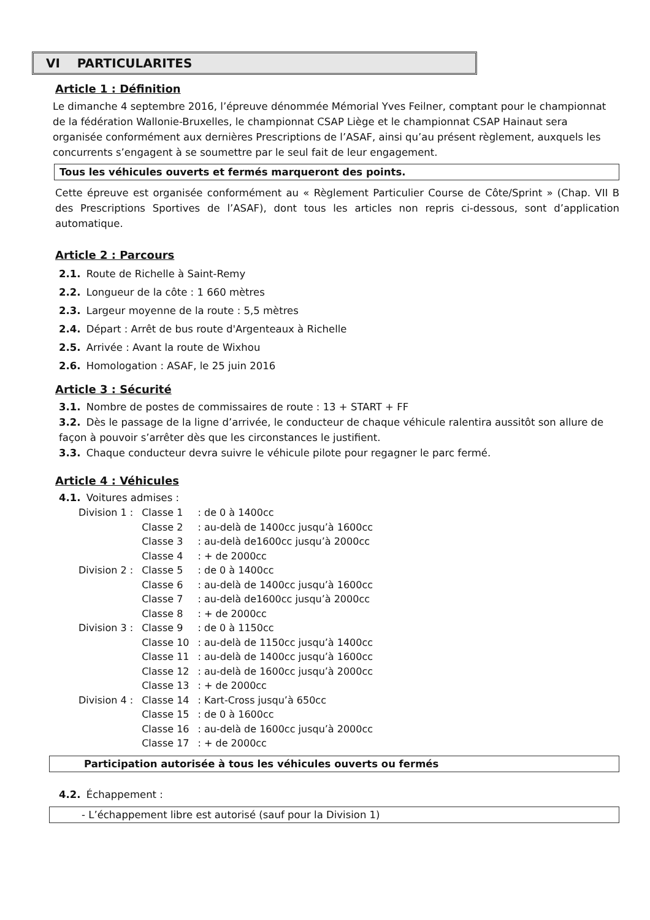VI PARTICULARITES
Article 1 : Définition
Le dimanche 4 septembre 2016, l’épreuve dénommée Mémorial Yves Feilner, comptant pour le championnat de la fédération Wallonie-Bruxelles, le championnat CSAP Liège et le championnat CSAP Hainaut sera organisée conformément aux dernières Prescriptions de l’ASAF, ainsi qu’au présent règlement, auxquels les concurrents s’engagent à se soumettre par le seul fait de leur engagement.
Tous les véhicules ouverts et fermés marqueront des points.
Cette épreuve est organisée conformément au « Règlement Particulier Course de Côte/Sprint » (Chap. VII B des Prescriptions Sportives de l’ASAF), dont tous les articles non repris ci-dessous, sont d’application automatique.
Article 2 : Parcours
2.1. Route de Richelle à Saint-Remy
2.2. Longueur de la côte : 1 660 mètres
2.3. Largeur moyenne de la route : 5,5 mètres
2.4. Départ : Arrêt de bus route d'Argenteaux à Richelle
2.5. Arrivée : Avant la route de Wixhou
2.6. Homologation : ASAF, le 25 juin 2016
Article 3 : Sécurité
3.1. Nombre de postes de commissaires de route : 13 + START + FF
3.2. Dès le passage de la ligne d’arrivée, le conducteur de chaque véhicule ralentira aussitôt son allure de façon à pouvoir s’arrêter dès que les circonstances le justifient.
3.3. Chaque conducteur devra suivre le véhicule pilote pour regagner le parc fermé.
Article 4 : Véhicules
4.1. Voitures admises :
| Division 1 : | Classe 1 | : de 0 à 1400cc |
| | Classe 2 | : au-delà de 1400cc jusqu’à 1600cc |
| | Classe 3 | : au-delà de1600cc jusqu’à 2000cc |
| | Classe 4 | : + de 2000cc |
| Division 2 : | Classe 5 | : de 0 à 1400cc |
| | Classe 6 | : au-delà de 1400cc jusqu’à 1600cc |
| | Classe 7 | : au-delà de1600cc jusqu’à 2000cc |
| | Classe 8 | : + de 2000cc |
| Division 3 : | Classe 9 | : de 0 à 1150cc |
| | Classe 10 | : au-delà de 1150cc jusqu’à 1400cc |
| | Classe 11 | : au-delà de 1400cc jusqu’à 1600cc |
| | Classe 12 | : au-delà de 1600cc jusqu’à 2000cc |
| | Classe 13 | : + de 2000cc |
| Division 4 : | Classe 14 | : Kart-Cross jusqu’à 650cc |
| | Classe 15 | : de 0 à 1600cc |
| | Classe 16 | : au-delà de 1600cc jusqu’à 2000cc |
| | Classe 17 | : + de 2000cc |
Participation autorisée à tous les véhicules ouverts ou fermés
4.2. Échappement :
- L’échappement libre est autorisé (sauf pour la Division 1)